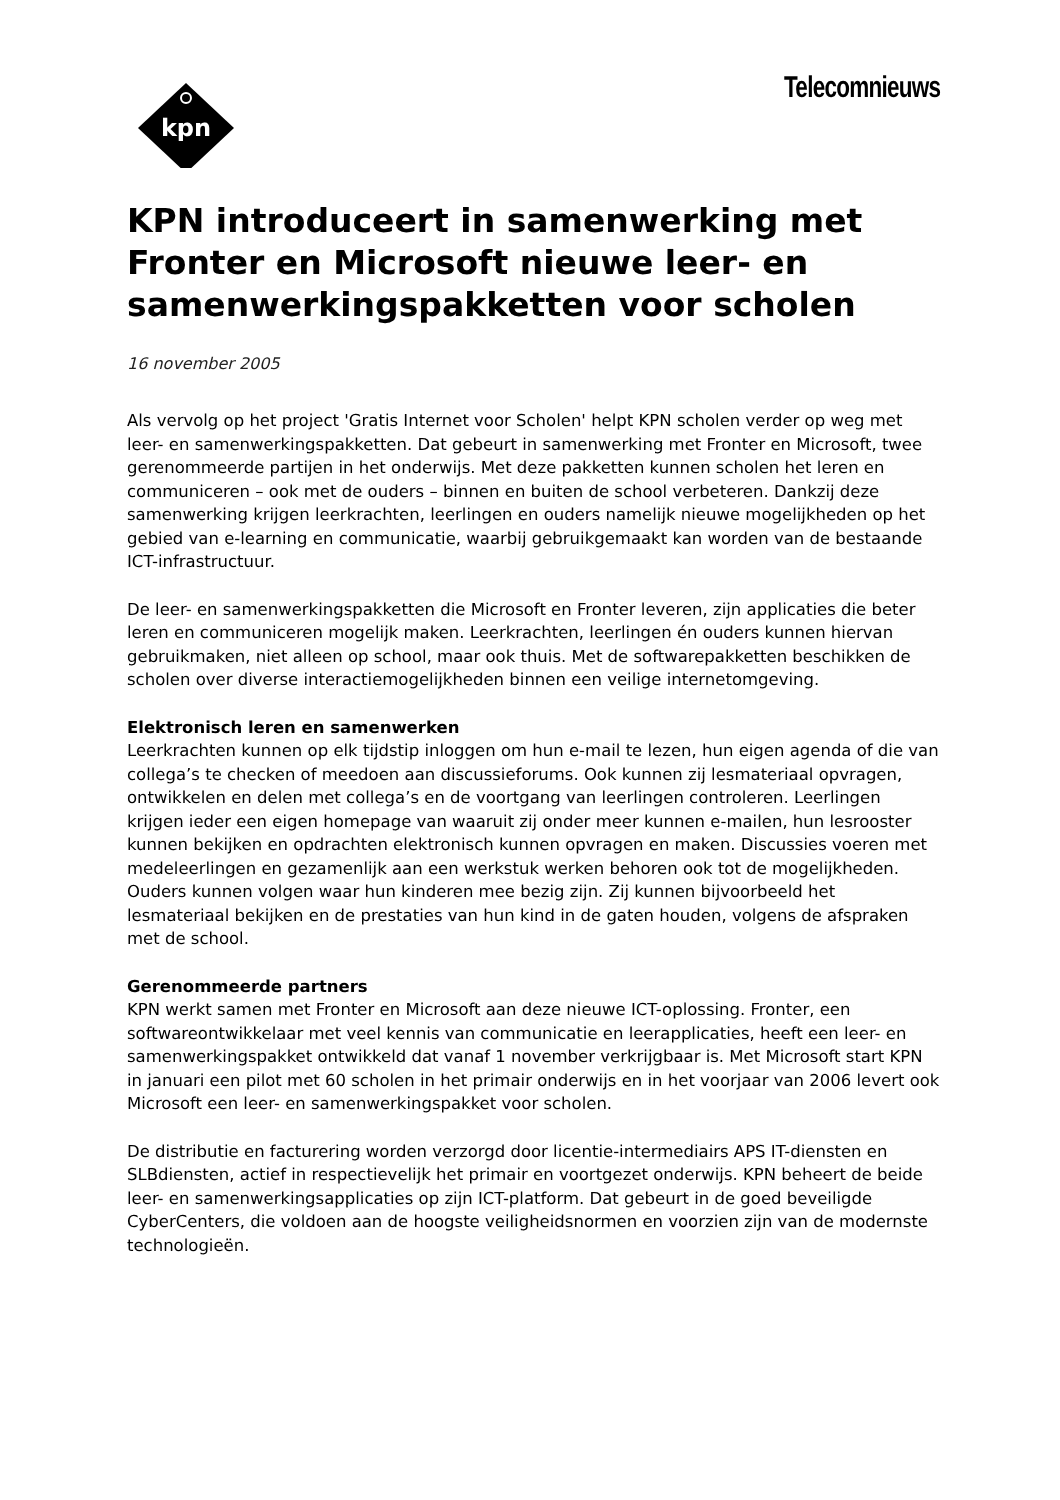kpn
Telecomnieuws
KPN introduceert in samenwerking met Fronter en Microsoft nieuwe leer- en samenwerkingspakketten voor scholen
16 november 2005
Als vervolg op het project 'Gratis Internet voor Scholen' helpt KPN scholen verder op weg met leer- en samenwerkingspakketten. Dat gebeurt in samenwerking met Fronter en Microsoft, twee gerenommeerde partijen in het onderwijs. Met deze pakketten kunnen scholen het leren en communiceren – ook met de ouders – binnen en buiten de school verbeteren. Dankzij deze samenwerking krijgen leerkrachten, leerlingen en ouders namelijk nieuwe mogelijkheden op het gebied van e-learning en communicatie, waarbij gebruikgemaakt kan worden van de bestaande ICT-infrastructuur.
De leer- en samenwerkingspakketten die Microsoft en Fronter leveren, zijn applicaties die beter leren en communiceren mogelijk maken. Leerkrachten, leerlingen én ouders kunnen hiervan gebruikmaken, niet alleen op school, maar ook thuis. Met de softwarepakketten beschikken de scholen over diverse interactiemogelijkheden binnen een veilige internetomgeving.
Elektronisch leren en samenwerken
Leerkrachten kunnen op elk tijdstip inloggen om hun e-mail te lezen, hun eigen agenda of die van collega’s te checken of meedoen aan discussieforums. Ook kunnen zij lesmateriaal opvragen, ontwikkelen en delen met collega’s en de voortgang van leerlingen controleren. Leerlingen krijgen ieder een eigen homepage van waaruit zij onder meer kunnen e-mailen, hun lesrooster kunnen bekijken en opdrachten elektronisch kunnen opvragen en maken. Discussies voeren met medeleerlingen en gezamenlijk aan een werkstuk werken behoren ook tot de mogelijkheden. Ouders kunnen volgen waar hun kinderen mee bezig zijn. Zij kunnen bijvoorbeeld het lesmateriaal bekijken en de prestaties van hun kind in de gaten houden, volgens de afspraken met de school.
Gerenommeerde partners
KPN werkt samen met Fronter en Microsoft aan deze nieuwe ICT-oplossing. Fronter, een softwareontwikkelaar met veel kennis van communicatie en leerapplicaties, heeft een leer- en samenwerkingspakket ontwikkeld dat vanaf 1 november verkrijgbaar is. Met Microsoft start KPN in januari een pilot met 60 scholen in het primair onderwijs en in het voorjaar van 2006 levert ook Microsoft een leer- en samenwerkingspakket voor scholen.
De distributie en facturering worden verzorgd door licentie-intermediairs APS IT-diensten en SLBdiensten, actief in respectievelijk het primair en voortgezet onderwijs. KPN beheert de beide leer- en samenwerkingsapplicaties op zijn ICT-platform. Dat gebeurt in de goed beveiligde CyberCenters, die voldoen aan de hoogste veiligheidsnormen en voorzien zijn van de modernste technologieën.